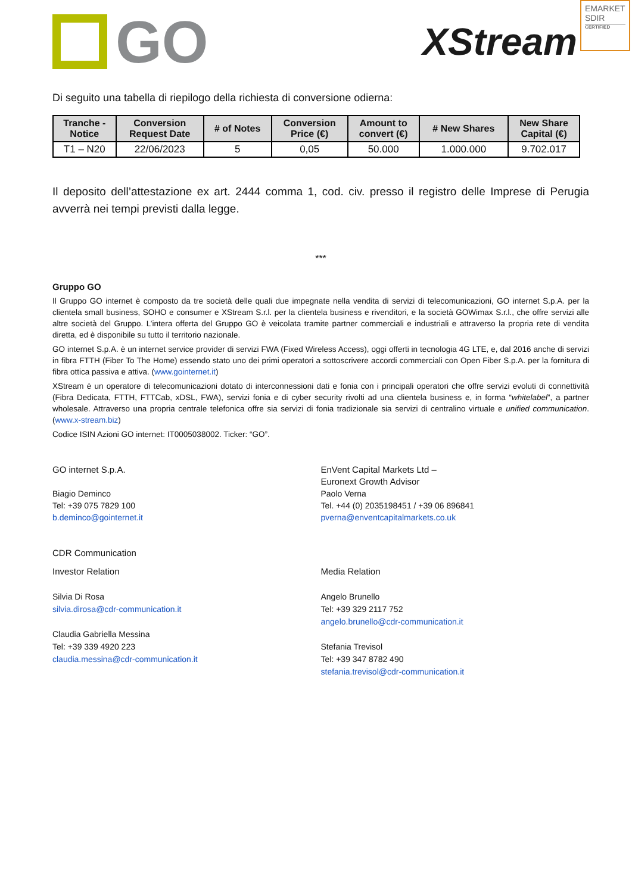EMARKET SDIR
CERTIFIED
GO
XStream
Di seguito una tabella di riepilogo della richiesta di conversione odierna:
| Tranche - Notice | Conversion Request Date | # of Notes | Conversion Price (€) | Amount to convert (€) | # New Shares | New Share Capital (€) |
| --- | --- | --- | --- | --- | --- | --- |
| T1 – N20 | 22/06/2023 | 5 | 0,05 | 50.000 | 1.000.000 | 9.702.017 |
Il deposito dell’attestazione ex art. 2444 comma 1, cod. civ. presso il registro delle Imprese di Perugia avverrà nei tempi previsti dalla legge.
***
Gruppo GO
Il Gruppo GO internet è composto da tre società delle quali due impegnate nella vendita di servizi di telecomunicazioni, GO internet S.p.A. per la clientela small business, SOHO e consumer e XStream S.r.l. per la clientela business e rivenditori, e la società GOWimax S.r.l., che offre servizi alle altre società del Gruppo. L’intera offerta del Gruppo GO è veicolata tramite partner commerciali e industriali e attraverso la propria rete di vendita diretta, ed è disponibile su tutto il territorio nazionale.
GO internet S.p.A. è un internet service provider di servizi FWA (Fixed Wireless Access), oggi offerti in tecnologia 4G LTE, e, dal 2016 anche di servizi in fibra FTTH (Fiber To The Home) essendo stato uno dei primi operatori a sottoscrivere accordi commerciali con Open Fiber S.p.A. per la fornitura di fibra ottica passiva e attiva. (www.gointernet.it)
XStream è un operatore di telecomunicazioni dotato di interconnessioni dati e fonia con i principali operatori che offre servizi evoluti di connettività (Fibra Dedicata, FTTH, FTTCab, xDSL, FWA), servizi fonia e di cyber security rivolti ad una clientela business e, in forma “whitelabel”, a partner wholesale. Attraverso una propria centrale telefonica offre sia servizi di fonia tradizionale sia servizi di centralino virtuale e unified communication. (www.x-stream.biz)
Codice ISIN Azioni GO internet: IT0005038002. Ticker: “GO”.
GO internet S.p.A.
Biagio Deminco
Tel: +39 075 7829 100
b.deminco@gointernet.it
EnVent Capital Markets Ltd –
Euronext Growth Advisor
Paolo Verna
Tel. +44 (0) 2035198451 / +39 06 896841
pverna@enventcapitalmarkets.co.uk
CDR Communication
Investor Relation
Silvia Di Rosa
silvia.dirosa@cdr-communication.it
Claudia Gabriella Messina
Tel: +39 339 4920 223
claudia.messina@cdr-communication.it
Media Relation
Angelo Brunello
Tel: +39 329 2117 752
angelo.brunello@cdr-communication.it
Stefania Trevisol
Tel: +39 347 8782 490
stefania.trevisol@cdr-communication.it